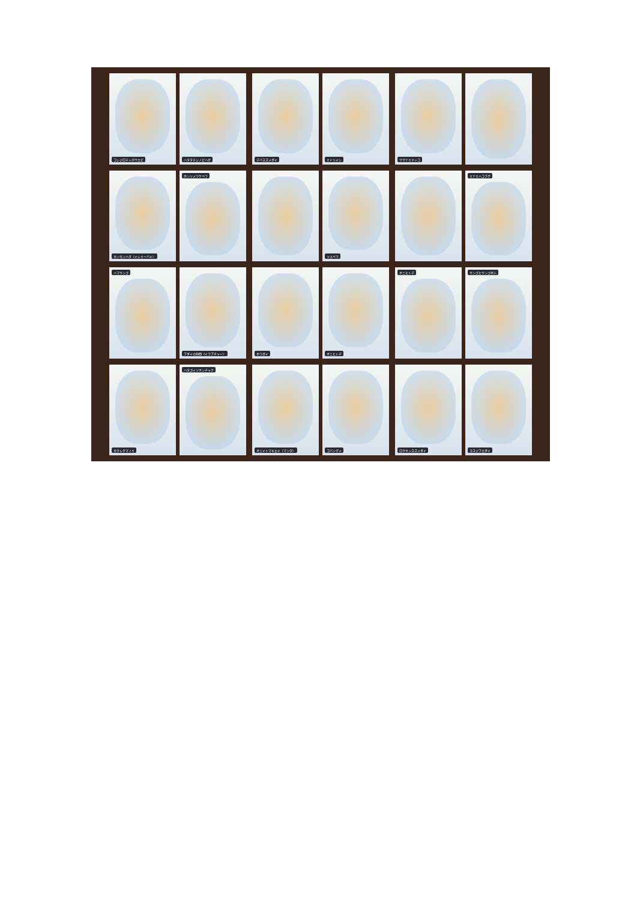コシジロテッポウエビ ハタタテシノビハゼ
デバスズメダイ ミドリイシ
サザナミヤッコ
カンモンハタ（イシミーバイ） ホンソメワケベラ
ツユベラ
ミナミハコフグ
ハマサンゴ ブダイの仲間（イラブチャー）
ホラガイ オニヒトデ
オニヒトデ サンゴヒサンゴボム
カクレクマノミ ハタゴイソギンチャク
オニイトマキエイ（マンタ） コバンザメ
ロクセンスズメダイ ヨスジフエダイ